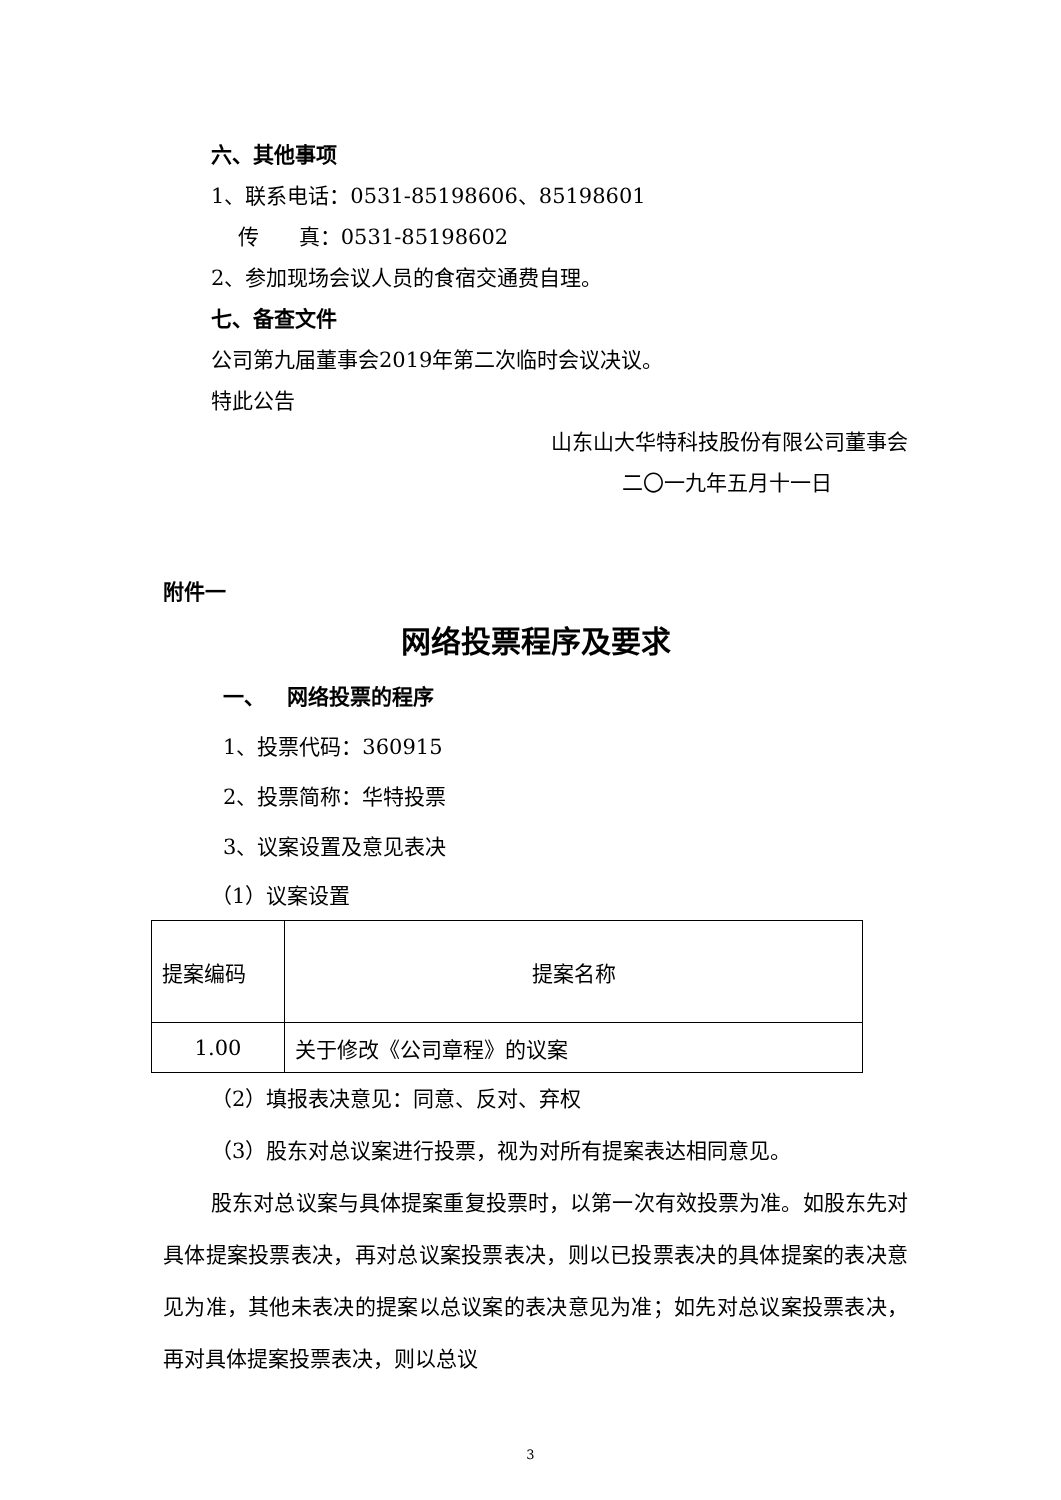六、其他事项
1、联系电话：0531-85198606、85198601
传 真：0531-85198602
2、参加现场会议人员的食宿交通费自理。
七、备查文件
公司第九届董事会2019年第二次临时会议决议。
特此公告
山东山大华特科技股份有限公司董事会
二〇一九年五月十一日
附件一
网络投票程序及要求
一、 网络投票的程序
1、投票代码：360915
2、投票简称：华特投票
3、议案设置及意见表决
（1）议案设置
| 提案编码 | 提案名称 |
| 1.00 | 关于修改《公司章程》的议案 |
（2）填报表决意见：同意、反对、弃权
（3）股东对总议案进行投票，视为对所有提案表达相同意见。
股东对总议案与具体提案重复投票时，以第一次有效投票为准。如股东先对具体提案投票表决，再对总议案投票表决，则以已投票表决的具体提案的表决意见为准，其他未表决的提案以总议案的表决意见为准；如先对总议案投票表决，再对具体提案投票表决，则以总议
3